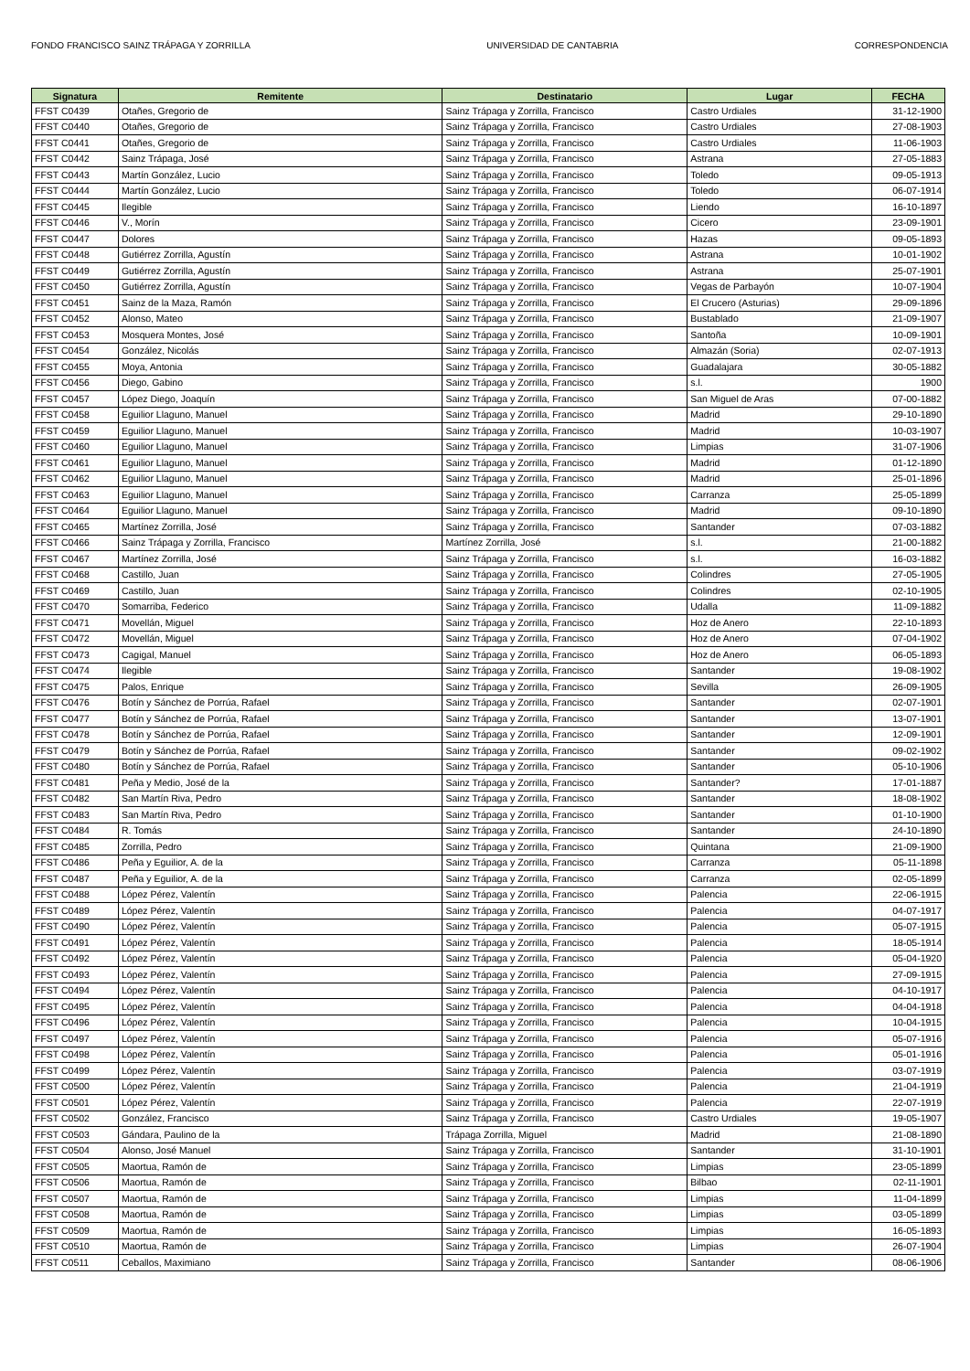FONDO FRANCISCO SAINZ TRÁPAGA Y ZORRILLA UNIVERSIDAD DE CANTABRIA CORRESPONDENCIA
| Signatura | Remitente | Destinatario | Lugar | FECHA |
| --- | --- | --- | --- | --- |
| FFST C0439 | Otañes, Gregorio de | Sainz Trápaga y Zorrilla, Francisco | Castro Urdiales | 31-12-1900 |
| FFST C0440 | Otañes, Gregorio de | Sainz Trápaga y Zorrilla, Francisco | Castro Urdiales | 27-08-1903 |
| FFST C0441 | Otañes, Gregorio de | Sainz Trápaga y Zorrilla, Francisco | Castro Urdiales | 11-06-1903 |
| FFST C0442 | Sainz Trápaga, José | Sainz Trápaga y Zorrilla, Francisco | Astrana | 27-05-1883 |
| FFST C0443 | Martín González, Lucio | Sainz Trápaga y Zorrilla, Francisco | Toledo | 09-05-1913 |
| FFST C0444 | Martín González, Lucio | Sainz Trápaga y Zorrilla, Francisco | Toledo | 06-07-1914 |
| FFST C0445 | Ilegible | Sainz Trápaga y Zorrilla, Francisco | Liendo | 16-10-1897 |
| FFST C0446 | V., Morín | Sainz Trápaga y Zorrilla, Francisco | Cicero | 23-09-1901 |
| FFST C0447 | Dolores | Sainz Trápaga y Zorrilla, Francisco | Hazas | 09-05-1893 |
| FFST C0448 | Gutiérrez Zorrilla, Agustín | Sainz Trápaga y Zorrilla, Francisco | Astrana | 10-01-1902 |
| FFST C0449 | Gutiérrez Zorrilla, Agustín | Sainz Trápaga y Zorrilla, Francisco | Astrana | 25-07-1901 |
| FFST C0450 | Gutiérrez Zorrilla, Agustín | Sainz Trápaga y Zorrilla, Francisco | Vegas de Parbayón | 10-07-1904 |
| FFST C0451 | Sainz de la Maza, Ramón | Sainz Trápaga y Zorrilla, Francisco | El Crucero (Asturias) | 29-09-1896 |
| FFST C0452 | Alonso, Mateo | Sainz Trápaga y Zorrilla, Francisco | Bustablado | 21-09-1907 |
| FFST C0453 | Mosquera Montes, José | Sainz Trápaga y Zorrilla, Francisco | Santoña | 10-09-1901 |
| FFST C0454 | González, Nicolás | Sainz Trápaga y Zorrilla, Francisco | Almazán (Soria) | 02-07-1913 |
| FFST C0455 | Moya, Antonia | Sainz Trápaga y Zorrilla, Francisco | Guadalajara | 30-05-1882 |
| FFST C0456 | Diego, Gabino | Sainz Trápaga y Zorrilla, Francisco | s.l. | 1900 |
| FFST C0457 | López Diego, Joaquín | Sainz Trápaga y Zorrilla, Francisco | San Miguel de Aras | 07-00-1882 |
| FFST C0458 | Eguilior Llaguno, Manuel | Sainz Trápaga y Zorrilla, Francisco | Madrid | 29-10-1890 |
| FFST C0459 | Eguilior Llaguno, Manuel | Sainz Trápaga y Zorrilla, Francisco | Madrid | 10-03-1907 |
| FFST C0460 | Eguilior Llaguno, Manuel | Sainz Trápaga y Zorrilla, Francisco | Limpias | 31-07-1906 |
| FFST C0461 | Eguilior Llaguno, Manuel | Sainz Trápaga y Zorrilla, Francisco | Madrid | 01-12-1890 |
| FFST C0462 | Eguilior Llaguno, Manuel | Sainz Trápaga y Zorrilla, Francisco | Madrid | 25-01-1896 |
| FFST C0463 | Eguilior Llaguno, Manuel | Sainz Trápaga y Zorrilla, Francisco | Carranza | 25-05-1899 |
| FFST C0464 | Eguilior Llaguno, Manuel | Sainz Trápaga y Zorrilla, Francisco | Madrid | 09-10-1890 |
| FFST C0465 | Martínez Zorrilla, José | Sainz Trápaga y Zorrilla, Francisco | Santander | 07-03-1882 |
| FFST C0466 | Sainz Trápaga y Zorrilla, Francisco | Martínez Zorrilla, José | s.l. | 21-00-1882 |
| FFST C0467 | Martínez Zorrilla, José | Sainz Trápaga y Zorrilla, Francisco | s.l. | 16-03-1882 |
| FFST C0468 | Castillo, Juan | Sainz Trápaga y Zorrilla, Francisco | Colindres | 27-05-1905 |
| FFST C0469 | Castillo, Juan | Sainz Trápaga y Zorrilla, Francisco | Colindres | 02-10-1905 |
| FFST C0470 | Somarriba, Federico | Sainz Trápaga y Zorrilla, Francisco | Udalla | 11-09-1882 |
| FFST C0471 | Movellán, Miguel | Sainz Trápaga y Zorrilla, Francisco | Hoz de Anero | 22-10-1893 |
| FFST C0472 | Movellán, Miguel | Sainz Trápaga y Zorrilla, Francisco | Hoz de Anero | 07-04-1902 |
| FFST C0473 | Cagigal, Manuel | Sainz Trápaga y Zorrilla, Francisco | Hoz de Anero | 06-05-1893 |
| FFST C0474 | Ilegible | Sainz Trápaga y Zorrilla, Francisco | Santander | 19-08-1902 |
| FFST C0475 | Palos, Enrique | Sainz Trápaga y Zorrilla, Francisco | Sevilla | 26-09-1905 |
| FFST C0476 | Botín y Sánchez de Porrúa, Rafael | Sainz Trápaga y Zorrilla, Francisco | Santander | 02-07-1901 |
| FFST C0477 | Botín y Sánchez de Porrúa, Rafael | Sainz Trápaga y Zorrilla, Francisco | Santander | 13-07-1901 |
| FFST C0478 | Botín y Sánchez de Porrúa, Rafael | Sainz Trápaga y Zorrilla, Francisco | Santander | 12-09-1901 |
| FFST C0479 | Botín y Sánchez de Porrúa, Rafael | Sainz Trápaga y Zorrilla, Francisco | Santander | 09-02-1902 |
| FFST C0480 | Botín y Sánchez de Porrúa, Rafael | Sainz Trápaga y Zorrilla, Francisco | Santander | 05-10-1906 |
| FFST C0481 | Peña y Medio, José de la | Sainz Trápaga y Zorrilla, Francisco | Santander? | 17-01-1887 |
| FFST C0482 | San Martín Riva, Pedro | Sainz Trápaga y Zorrilla, Francisco | Santander | 18-08-1902 |
| FFST C0483 | San Martín Riva, Pedro | Sainz Trápaga y Zorrilla, Francisco | Santander | 01-10-1900 |
| FFST C0484 | R. Tomás | Sainz Trápaga y Zorrilla, Francisco | Santander | 24-10-1890 |
| FFST C0485 | Zorrilla, Pedro | Sainz Trápaga y Zorrilla, Francisco | Quintana | 21-09-1900 |
| FFST C0486 | Peña y Eguilior, A. de la | Sainz Trápaga y Zorrilla, Francisco | Carranza | 05-11-1898 |
| FFST C0487 | Peña y Eguilior, A. de la | Sainz Trápaga y Zorrilla, Francisco | Carranza | 02-05-1899 |
| FFST C0488 | López Pérez, Valentín | Sainz Trápaga y Zorrilla, Francisco | Palencia | 22-06-1915 |
| FFST C0489 | López Pérez, Valentín | Sainz Trápaga y Zorrilla, Francisco | Palencia | 04-07-1917 |
| FFST C0490 | López Pérez, Valentín | Sainz Trápaga y Zorrilla, Francisco | Palencia | 05-07-1915 |
| FFST C0491 | López Pérez, Valentín | Sainz Trápaga y Zorrilla, Francisco | Palencia | 18-05-1914 |
| FFST C0492 | López Pérez, Valentín | Sainz Trápaga y Zorrilla, Francisco | Palencia | 05-04-1920 |
| FFST C0493 | López Pérez, Valentín | Sainz Trápaga y Zorrilla, Francisco | Palencia | 27-09-1915 |
| FFST C0494 | López Pérez, Valentín | Sainz Trápaga y Zorrilla, Francisco | Palencia | 04-10-1917 |
| FFST C0495 | López Pérez, Valentín | Sainz Trápaga y Zorrilla, Francisco | Palencia | 04-04-1918 |
| FFST C0496 | López Pérez, Valentín | Sainz Trápaga y Zorrilla, Francisco | Palencia | 10-04-1915 |
| FFST C0497 | López Pérez, Valentín | Sainz Trápaga y Zorrilla, Francisco | Palencia | 05-07-1916 |
| FFST C0498 | López Pérez, Valentín | Sainz Trápaga y Zorrilla, Francisco | Palencia | 05-01-1916 |
| FFST C0499 | López Pérez, Valentín | Sainz Trápaga y Zorrilla, Francisco | Palencia | 03-07-1919 |
| FFST C0500 | López Pérez, Valentín | Sainz Trápaga y Zorrilla, Francisco | Palencia | 21-04-1919 |
| FFST C0501 | López Pérez, Valentín | Sainz Trápaga y Zorrilla, Francisco | Palencia | 22-07-1919 |
| FFST C0502 | González, Francisco | Sainz Trápaga y Zorrilla, Francisco | Castro Urdiales | 19-05-1907 |
| FFST C0503 | Gándara, Paulino de la | Trápaga Zorrilla, Miguel | Madrid | 21-08-1890 |
| FFST C0504 | Alonso, José Manuel | Sainz Trápaga y Zorrilla, Francisco | Santander | 31-10-1901 |
| FFST C0505 | Maortua, Ramón de | Sainz Trápaga y Zorrilla, Francisco | Limpias | 23-05-1899 |
| FFST C0506 | Maortua, Ramón de | Sainz Trápaga y Zorrilla, Francisco | Bilbao | 02-11-1901 |
| FFST C0507 | Maortua, Ramón de | Sainz Trápaga y Zorrilla, Francisco | Limpias | 11-04-1899 |
| FFST C0508 | Maortua, Ramón de | Sainz Trápaga y Zorrilla, Francisco | Limpias | 03-05-1899 |
| FFST C0509 | Maortua, Ramón de | Sainz Trápaga y Zorrilla, Francisco | Limpias | 16-05-1893 |
| FFST C0510 | Maortua, Ramón de | Sainz Trápaga y Zorrilla, Francisco | Limpias | 26-07-1904 |
| FFST C0511 | Ceballos, Maximiano | Sainz Trápaga y Zorrilla, Francisco | Santander | 08-06-1906 |